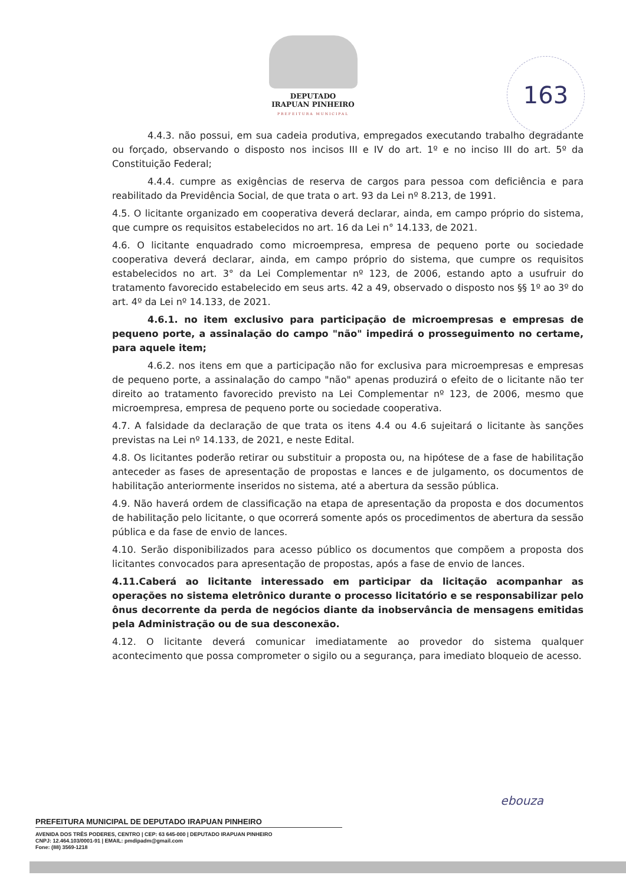DEPUTADO
IRAPUAN PINHEIRO
PREFEITURA MUNICIPAL
163
4.4.3. não possui, em sua cadeia produtiva, empregados executando trabalho degradante ou forçado, observando o disposto nos incisos III e IV do art. 1º e no inciso III do art. 5º da Constituição Federal;
4.4.4. cumpre as exigências de reserva de cargos para pessoa com deficiência e para reabilitado da Previdência Social, de que trata o art. 93 da Lei nº 8.213, de 1991.
4.5. O licitante organizado em cooperativa deverá declarar, ainda, em campo próprio do sistema, que cumpre os requisitos estabelecidos no art. 16 da Lei n° 14.133, de 2021.
4.6. O licitante enquadrado como microempresa, empresa de pequeno porte ou sociedade cooperativa deverá declarar, ainda, em campo próprio do sistema, que cumpre os requisitos estabelecidos no art. 3° da Lei Complementar nº 123, de 2006, estando apto a usufruir do tratamento favorecido estabelecido em seus arts. 42 a 49, observado o disposto nos §§ 1º ao 3º do art. 4º da Lei nº 14.133, de 2021.
4.6.1. no item exclusivo para participação de microempresas e empresas de pequeno porte, a assinalação do campo "não" impedirá o prosseguimento no certame, para aquele item;
4.6.2. nos itens em que a participação não for exclusiva para microempresas e empresas de pequeno porte, a assinalação do campo "não" apenas produzirá o efeito de o licitante não ter direito ao tratamento favorecido previsto na Lei Complementar nº 123, de 2006, mesmo que microempresa, empresa de pequeno porte ou sociedade cooperativa.
4.7. A falsidade da declaração de que trata os itens 4.4 ou 4.6 sujeitará o licitante às sanções previstas na Lei nº 14.133, de 2021, e neste Edital.
4.8. Os licitantes poderão retirar ou substituir a proposta ou, na hipótese de a fase de habilitação anteceder as fases de apresentação de propostas e lances e de julgamento, os documentos de habilitação anteriormente inseridos no sistema, até a abertura da sessão pública.
4.9. Não haverá ordem de classificação na etapa de apresentação da proposta e dos documentos de habilitação pelo licitante, o que ocorrerá somente após os procedimentos de abertura da sessão pública e da fase de envio de lances.
4.10. Serão disponibilizados para acesso público os documentos que compõem a proposta dos licitantes convocados para apresentação de propostas, após a fase de envio de lances.
4.11.Caberá ao licitante interessado em participar da licitação acompanhar as operações no sistema eletrônico durante o processo licitatório e se responsabilizar pelo ônus decorrente da perda de negócios diante da inobservância de mensagens emitidas pela Administração ou de sua desconexão.
4.12. O licitante deverá comunicar imediatamente ao provedor do sistema qualquer acontecimento que possa comprometer o sigilo ou a segurança, para imediato bloqueio de acesso.
ebouza
PREFEITURA MUNICIPAL DE DEPUTADO IRAPUAN PINHEIRO
AVENIDA DOS TRÊS PODERES, CENTRO | CEP: 63 645-000 | DEPUTADO IRAPUAN PINHEIRO
CNPJ: 12.464.103/0001-91 | EMAIL: pmdipadm@gmail.com
Fone: (88) 3569-1218